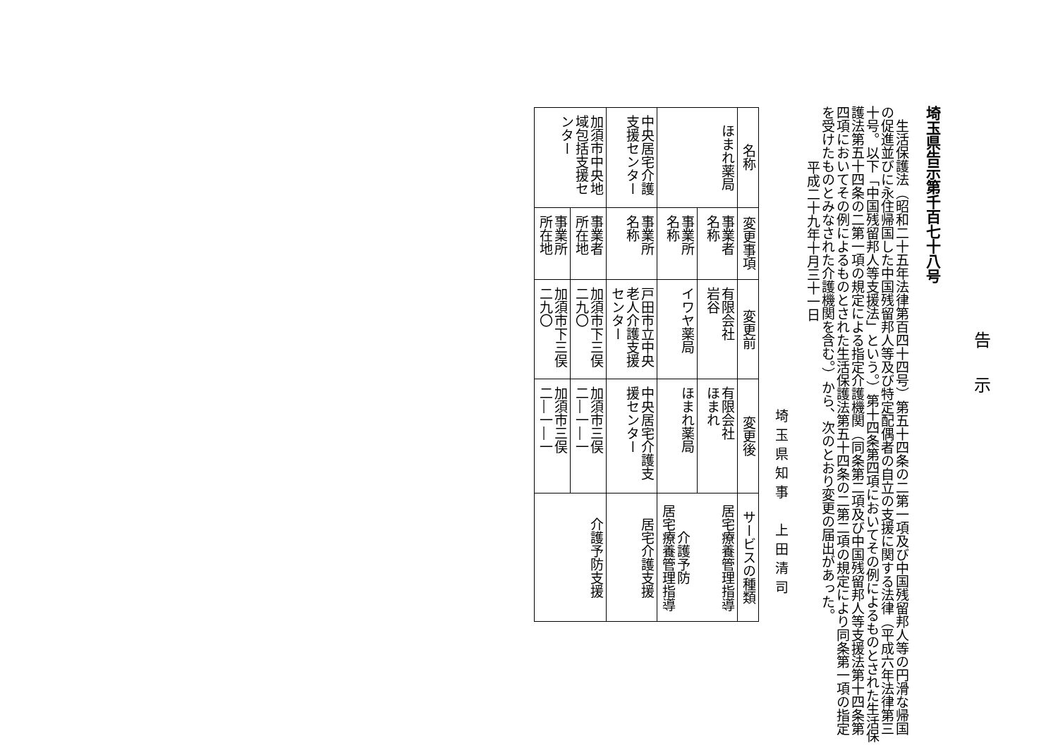告示
埼玉県告示第千百七十八号
生活保護法（昭和二十五年法律第百四十四号）第五十四条の二第一項及び中国残留邦人等の円滑な帰国の促進並びに永住帰国した中国残留邦人等及び特定配偶者の自立の支援に関する法律（平成六年法律第三十号。以下「中国残留邦人等支援法」という。）第十四条第四項においてその例によるものとされた生活保護法第五十四条の二第一項の規定による指定介護機関（同条第二項及び中国残留邦人等支援法第十四条第四項においてその例によるものとされた生活保護法第五十四条の二第二項の規定により同条第一項の指定を受けたものとみなされた介護機関を含む。）から、次のとおり変更の届出があった。
　　平成二十九年十月三十一日
埼玉県知事　上田清司
| 名称 | 変更事項 | 変更前 | 変更後 | サービスの種類 |
| --- | --- | --- | --- | --- |
| ほまれ薬局 | 事業者 名称 | 有限会社 岩谷 | 有限会社 ほまれ | 居宅療養管理指導 介護予防 居宅療養管理指導 |
| | 事業所 名称 | イワヤ薬局 | ほまれ薬局 | |
| 中央居宅介護 支援センター | 事業所 名称 | 戸田市立中央 老人介護支援 センター | 中央居宅介護支 援センター | 居宅介護支援 |
| 加須市中央地 域包括支援セ ンター | 事業者 所在地 | 加須市下三俣 二九〇 | 加須市三俣 二―一―一 | 介護予防支援 |
| | 事業所 所在地 | 加須市下三俣 二九〇 | 加須市三俣 二―一―一 | |